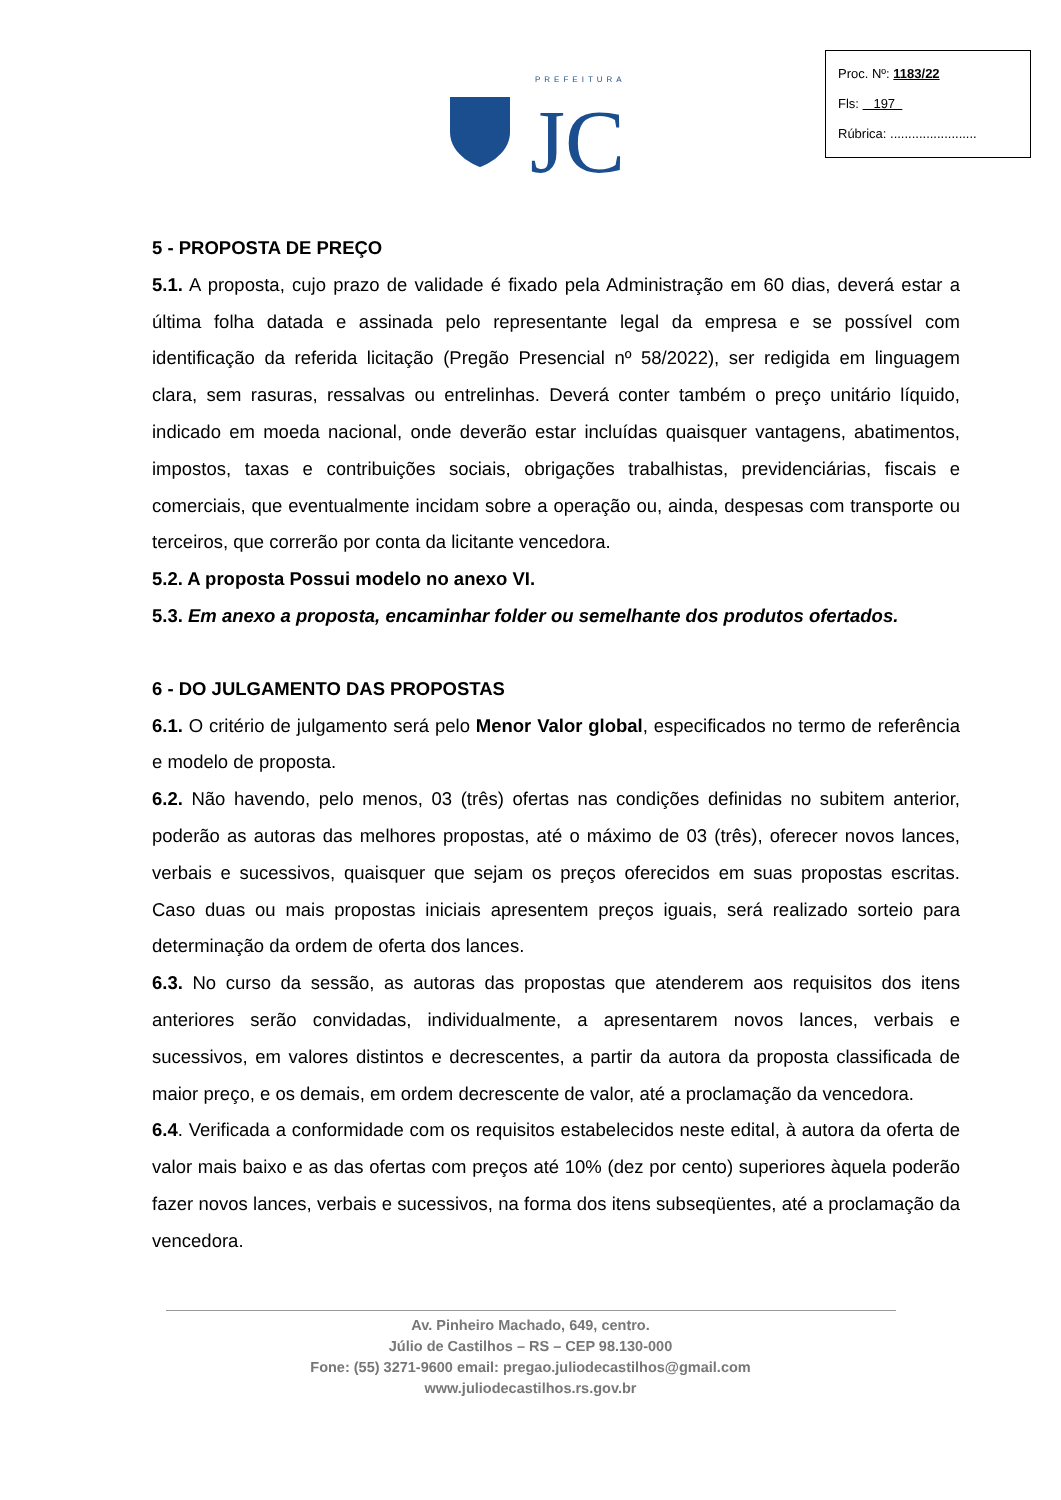PREFEITURA
JC
Proc. Nº: 1183/22
Fls: 197
Rúbrica: ........................
5 - PROPOSTA DE PREÇO
5.1. A proposta, cujo prazo de validade é fixado pela Administração em 60 dias, deverá estar a última folha datada e assinada pelo representante legal da empresa e se possível com identificação da referida licitação (Pregão Presencial nº 58/2022), ser redigida em linguagem clara, sem rasuras, ressalvas ou entrelinhas. Deverá conter também o preço unitário líquido, indicado em moeda nacional, onde deverão estar incluídas quaisquer vantagens, abatimentos, impostos, taxas e contribuições sociais, obrigações trabalhistas, previdenciárias, fiscais e comerciais, que eventualmente incidam sobre a operação ou, ainda, despesas com transporte ou terceiros, que correrão por conta da licitante vencedora.
5.2. A proposta Possui modelo no anexo VI.
5.3. Em anexo a proposta, encaminhar folder ou semelhante dos produtos ofertados.
6 - DO JULGAMENTO DAS PROPOSTAS
6.1. O critério de julgamento será pelo Menor Valor global, especificados no termo de referência e modelo de proposta.
6.2. Não havendo, pelo menos, 03 (três) ofertas nas condições definidas no subitem anterior, poderão as autoras das melhores propostas, até o máximo de 03 (três), oferecer novos lances, verbais e sucessivos, quaisquer que sejam os preços oferecidos em suas propostas escritas. Caso duas ou mais propostas iniciais apresentem preços iguais, será realizado sorteio para determinação da ordem de oferta dos lances.
6.3. No curso da sessão, as autoras das propostas que atenderem aos requisitos dos itens anteriores serão convidadas, individualmente, a apresentarem novos lances, verbais e sucessivos, em valores distintos e decrescentes, a partir da autora da proposta classificada de maior preço, e os demais, em ordem decrescente de valor, até a proclamação da vencedora.
6.4. Verificada a conformidade com os requisitos estabelecidos neste edital, à autora da oferta de valor mais baixo e as das ofertas com preços até 10% (dez por cento) superiores àquela poderão fazer novos lances, verbais e sucessivos, na forma dos itens subseqüentes, até a proclamação da vencedora.
Av. Pinheiro Machado, 649, centro.
Júlio de Castilhos – RS – CEP 98.130-000
Fone: (55) 3271-9600 email: pregao.juliodecastilhos@gmail.com
www.juliodecastilhos.rs.gov.br